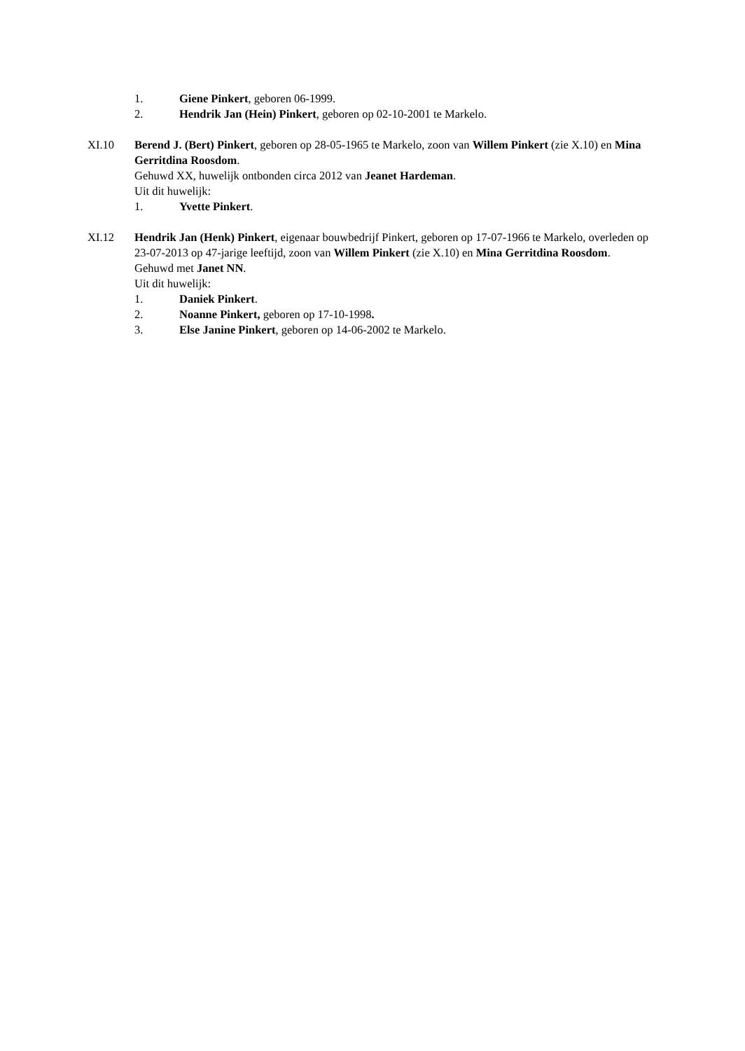1. Giene Pinkert, geboren 06-1999.
2. Hendrik Jan (Hein) Pinkert, geboren op 02-10-2001 te Markelo.
XI.10 Berend J. (Bert) Pinkert, geboren op 28-05-1965 te Markelo, zoon van Willem Pinkert (zie X.10) en Mina Gerritdina Roosdom.
Gehuwd XX, huwelijk ontbonden circa 2012 van Jeanet Hardeman.
Uit dit huwelijk:
1. Yvette Pinkert.
XI.12 Hendrik Jan (Henk) Pinkert, eigenaar bouwbedrijf Pinkert, geboren op 17-07-1966 te Markelo, overleden op 23-07-2013 op 47-jarige leeftijd, zoon van Willem Pinkert (zie X.10) en Mina Gerritdina Roosdom.
Gehuwd met Janet NN.
Uit dit huwelijk:
1. Daniek Pinkert.
2. Noanne Pinkert, geboren op 17-10-1998.
3. Else Janine Pinkert, geboren op 14-06-2002 te Markelo.